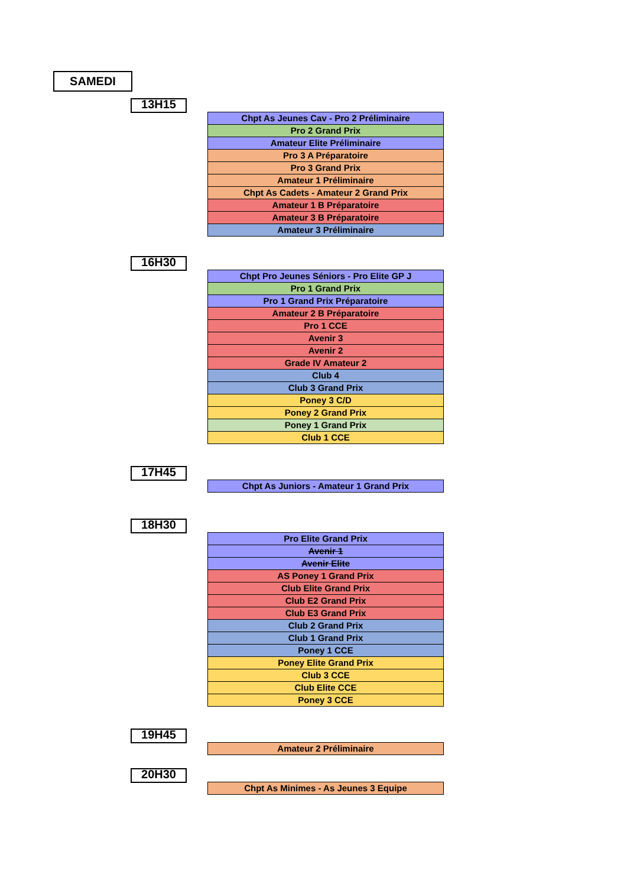SAMEDI
13H15
| Chpt As Jeunes Cav - Pro 2 Préliminaire |
| Pro 2 Grand Prix |
| Amateur Elite Préliminaire |
| Pro 3 A Préparatoire |
| Pro 3 Grand Prix |
| Amateur 1 Préliminaire |
| Chpt As Cadets - Amateur 2 Grand Prix |
| Amateur 1 B Préparatoire |
| Amateur 3 B Préparatoire |
| Amateur 3 Préliminaire |
16H30
| Chpt Pro Jeunes Séniors - Pro Elite GP J |
| Pro 1 Grand Prix |
| Pro 1 Grand Prix Préparatoire |
| Amateur 2 B Préparatoire |
| Pro 1 CCE |
| Avenir 3 |
| Avenir 2 |
| Grade IV Amateur 2 |
| Club 4 |
| Club 3 Grand Prix |
| Poney 3 C/D |
| Poney 2 Grand Prix |
| Poney 1 Grand Prix |
| Club 1 CCE |
17H45
| Chpt As Juniors - Amateur 1 Grand Prix |
18H30
| Pro Elite Grand Prix |
| Avenir 1 |
| Avenir Elite |
| AS Poney 1 Grand Prix |
| Club Elite Grand Prix |
| Club E2 Grand Prix |
| Club E3 Grand Prix |
| Club 2 Grand Prix |
| Club 1 Grand Prix |
| Poney 1 CCE |
| Poney Elite Grand Prix |
| Club 3 CCE |
| Club Elite CCE |
| Poney 3 CCE |
19H45
| Amateur 2 Préliminaire |
20H30
| Chpt As Minimes - As Jeunes 3 Equipe |